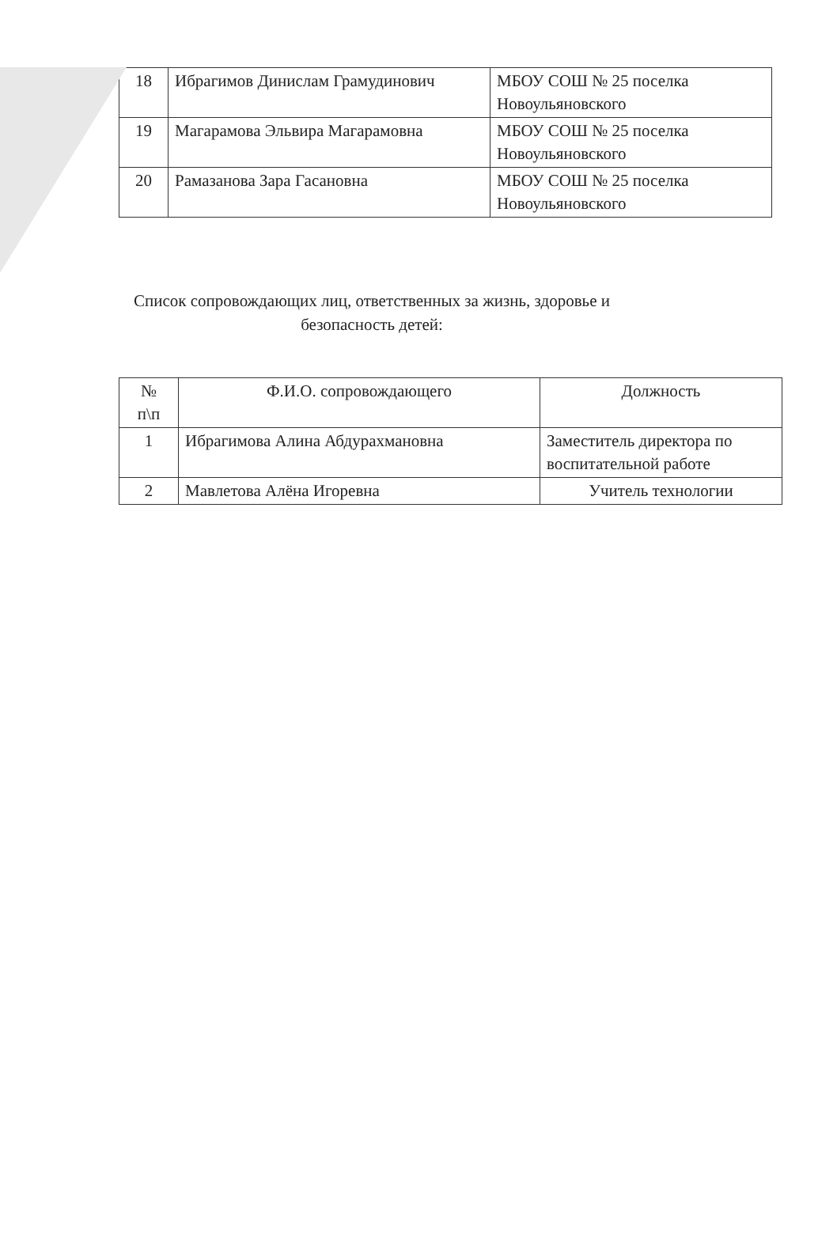| 18 | Ибрагимов Динислам Грамудинович | МБОУ СОШ № 25 поселка Новоульяновского |
| 19 | Магарамова Эльвира Магарамовна | МБОУ СОШ № 25 поселка Новоульяновского |
| 20 | Рамазанова Зара Гасановна | МБОУ СОШ № 25 поселка Новоульяновского |
Список сопровождающих лиц, ответственных за жизнь, здоровье и безопасность детей:
| № п\п | Ф.И.О. сопровождающего | Должность |
| 1 | Ибрагимова Алина Абдурахмановна | Заместитель директора по воспитательной работе |
| 2 | Мавлетова Алёна Игоревна | Учитель технологии |